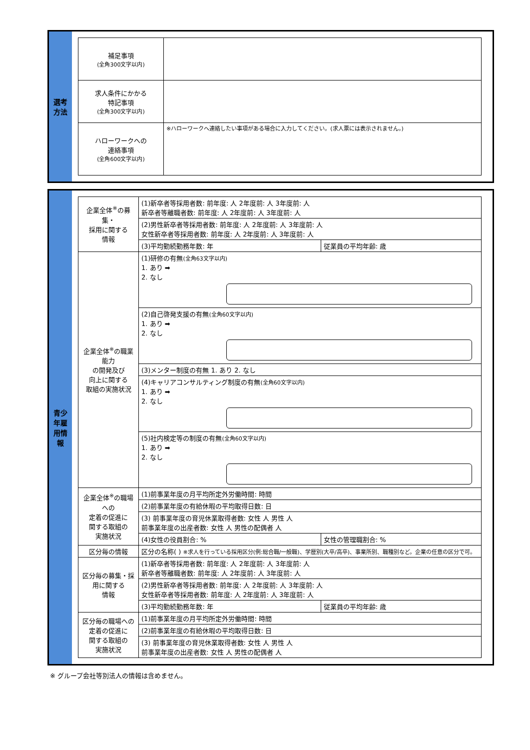選考
方法
| 補足事項 (全角300文字以内) | |
| 求人条件にかかる 特記事項 (全角300文字以内) | |
| ハローワークへの 連絡事項 (全角600文字以内) | ※ハローワークへ連絡したい事項がある場合に入力してください。(求人票には表示されません。) |
青少
年雇
用情
報
| 企業全体<sup>※</sup>の募集・ 採用に関する 情報 | (1)新卒者等採用者数: 前年度: 人 2年度前: 人 3年度前: 人 新卒者等離職者数: 前年度: 人 2年度前: 人 3年度前: 人 | |
| | (2)男性新卒者等採用者数: 前年度: 人 2年度前: 人 3年度前: 人 女性新卒者等採用者数: 前年度: 人 2年度前: 人 3年度前: 人 | |
| | (3)平均勤続勤務年数: 年 | 従業員の平均年齢: 歳 |
| 企業全体<sup>※</sup>の職業能力 の開発及び 向上に関する 取組の実施状況 | (1)研修の有無 (全角63文字以内) 1. あり ➡ 2. なし | |
| | (2)自己啓発支援の有無 (全角60文字以内) 1. あり ➡ 2. なし | |
| | (3)メンター制度の有無 1. あり 2. なし | |
| | (4)キャリアコンサルティング制度の有無 (全角60文字以内) 1. あり ➡ 2. なし | |
| | (5)社内検定等の制度の有無 (全角60文字以内) 1. あり ➡ 2. なし | |
| 企業全体<sup>※</sup>の職場への 定着の促進に 関する取組の 実施状況 | (1)前事業年度の月平均所定外労働時間: 時間 | |
| | (2)前事業年度の有給休暇の平均取得日数: 日 | |
| | (3) 前事業年度の育児休業取得者数: 女性 人 男性 人 前事業年度の出産者数: 女性 人 男性の配偶者 人 | |
| | (4)女性の役員割合: % | 女性の管理職割合: % |
| 区分毎の情報 | 区分の名称( ) ※求人を行っている採用区分(例:総合職/一般職)、学歴別(大卒/高卒)、事業所別、職種別など。企業の任意の区分で可。 | |
| 区分毎の募集・採用に関する 情報 | (1)新卒者等採用者数: 前年度: 人 2年度前: 人 3年度前: 人 新卒者等離職者数: 前年度: 人 2年度前: 人 3年度前: 人 | |
| | (2)男性新卒者等採用者数: 前年度: 人 2年度前: 人 3年度前: 人 女性新卒者等採用者数: 前年度: 人 2年度前: 人 3年度前: 人 | |
| | (3)平均勤続勤務年数: 年 | 従業員の平均年齢: 歳 |
| 区分毎の職場への定着の促進に 関する取組の 実施状況 | (1)前事業年度の月平均所定外労働時間: 時間 | |
| | (2)前事業年度の有給休暇の平均取得日数: 日 | |
| | (3) 前事業年度の育児休業取得者数: 女性 人 男性 人 前事業年度の出産者数: 女性 人 男性の配偶者 人 | |
※ グループ会社等別法人の情報は含めません。